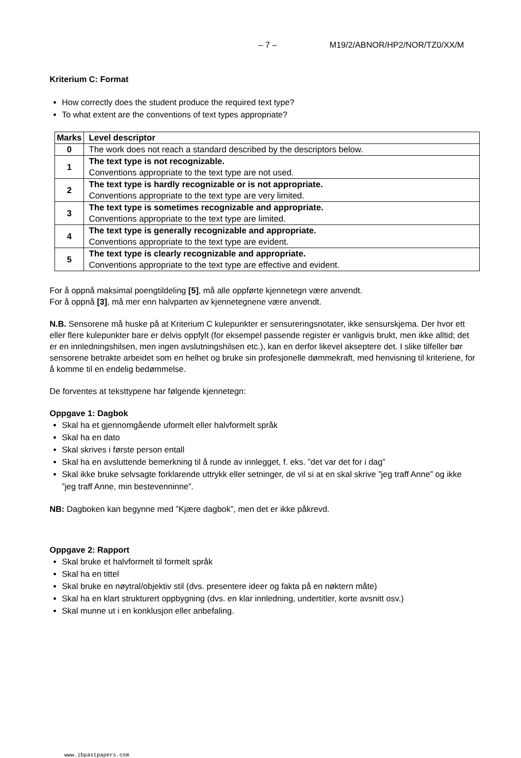– 7 – M19/2/ABNOR/HP2/NOR/TZ0/XX/M
Kriterium C: Format
How correctly does the student produce the required text type?
To what extent are the conventions of text types appropriate?
| Marks | Level descriptor |
| --- | --- |
| 0 | The work does not reach a standard described by the descriptors below. |
| 1 | The text type is not recognizable. Conventions appropriate to the text type are not used. |
| 2 | The text type is hardly recognizable or is not appropriate. Conventions appropriate to the text type are very limited. |
| 3 | The text type is sometimes recognizable and appropriate. Conventions appropriate to the text type are limited. |
| 4 | The text type is generally recognizable and appropriate. Conventions appropriate to the text type are evident. |
| 5 | The text type is clearly recognizable and appropriate. Conventions appropriate to the text type are effective and evident. |
For å oppnå maksimal poengtildeling [5], må alle oppførte kjennetegn være anvendt.
For å oppnå [3], må mer enn halvparten av kjennetegnene være anvendt.
N.B. Sensorene må huske på at Kriterium C kulepunkter er sensureringsnotater, ikke sensurskjema. Der hvor ett eller flere kulepunkter bare er delvis oppfylt (for eksempel passende register er vanligvis brukt, men ikke alltid; det er en innledningshilsen, men ingen avslutningshilsen etc.), kan en derfor likevel akseptere det. I slike tilfeller bør sensorene betrakte arbeidet som en helhet og bruke sin profesjonelle dømmekraft, med henvisning til kriteriene, for å komme til en endelig bedømmelse.
De forventes at teksttypene har følgende kjennetegn:
Oppgave 1: Dagbok
Skal ha et gjennomgående uformelt eller halvformelt språk
Skal ha en dato
Skal skrives i første person entall
Skal ha en avsluttende bemerkning til å runde av innlegget, f. eks. ”det var det for i dag”
Skal ikke bruke selvsagte forklarende uttrykk eller setninger, de vil si at en skal skrive ”jeg traff Anne” og ikke ”jeg traff Anne, min bestevenninne”.
NB: Dagboken kan begynne med ”Kjære dagbok”, men det er ikke påkrevd.
Oppgave 2: Rapport
Skal bruke et halvformelt til formelt språk
Skal ha en tittel
Skal bruke en nøytral/objektiv stil (dvs. presentere ideer og fakta på en nøktern måte)
Skal ha en klart strukturert oppbygning (dvs. en klar innledning, undertitler, korte avsnitt osv.)
Skal munne ut i en konklusjon eller anbefaling.
www.ibpastpapers.com